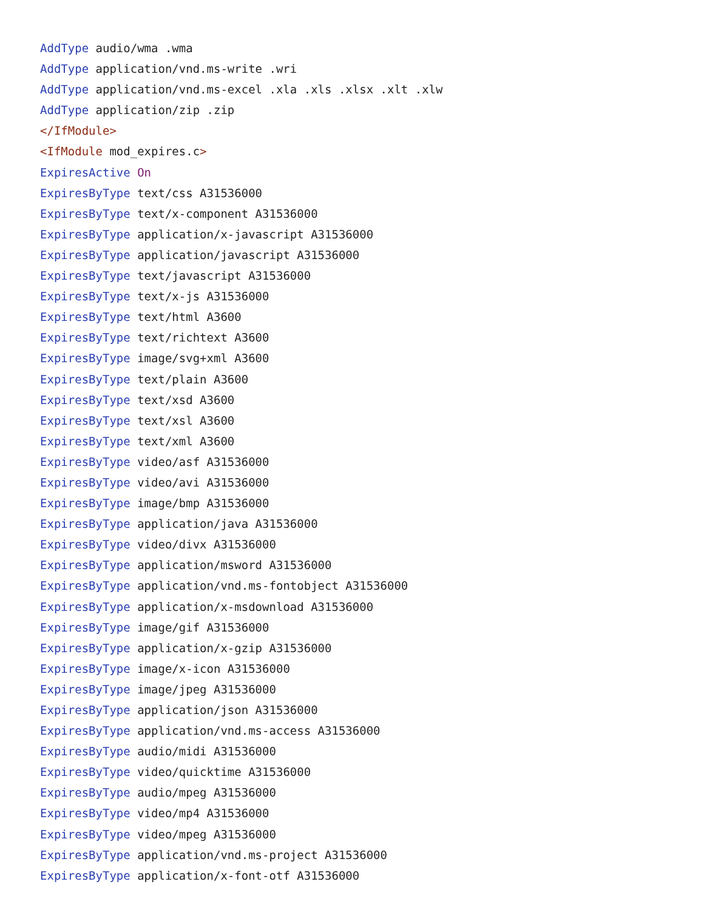AddType audio/wma .wma
AddType application/vnd.ms-write .wri
AddType application/vnd.ms-excel .xla .xls .xlsx .xlt .xlw
AddType application/zip .zip
</IfModule>
<IfModule mod_expires.c>
ExpiresActive On
ExpiresByType text/css A31536000
ExpiresByType text/x-component A31536000
ExpiresByType application/x-javascript A31536000
ExpiresByType application/javascript A31536000
ExpiresByType text/javascript A31536000
ExpiresByType text/x-js A31536000
ExpiresByType text/html A3600
ExpiresByType text/richtext A3600
ExpiresByType image/svg+xml A3600
ExpiresByType text/plain A3600
ExpiresByType text/xsd A3600
ExpiresByType text/xsl A3600
ExpiresByType text/xml A3600
ExpiresByType video/asf A31536000
ExpiresByType video/avi A31536000
ExpiresByType image/bmp A31536000
ExpiresByType application/java A31536000
ExpiresByType video/divx A31536000
ExpiresByType application/msword A31536000
ExpiresByType application/vnd.ms-fontobject A31536000
ExpiresByType application/x-msdownload A31536000
ExpiresByType image/gif A31536000
ExpiresByType application/x-gzip A31536000
ExpiresByType image/x-icon A31536000
ExpiresByType image/jpeg A31536000
ExpiresByType application/json A31536000
ExpiresByType application/vnd.ms-access A31536000
ExpiresByType audio/midi A31536000
ExpiresByType video/quicktime A31536000
ExpiresByType audio/mpeg A31536000
ExpiresByType video/mp4 A31536000
ExpiresByType video/mpeg A31536000
ExpiresByType application/vnd.ms-project A31536000
ExpiresByType application/x-font-otf A31536000